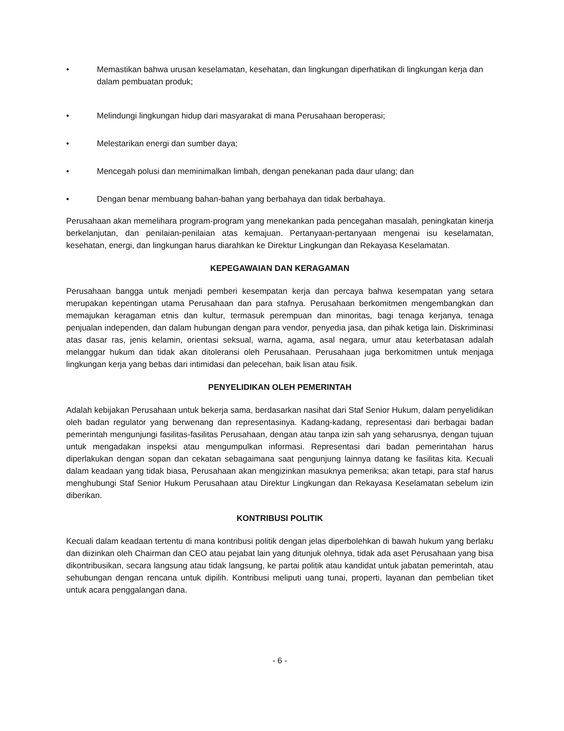• Memastikan bahwa urusan keselamatan, kesehatan, dan lingkungan diperhatikan di lingkungan kerja dan dalam pembuatan produk;
• Melindungi lingkungan hidup dari masyarakat di mana Perusahaan beroperasi;
• Melestarikan energi dan sumber daya;
• Mencegah polusi dan meminimalkan limbah, dengan penekanan pada daur ulang; dan
• Dengan benar membuang bahan-bahan yang berbahaya dan tidak berbahaya.
Perusahaan akan memelihara program-program yang menekankan pada pencegahan masalah, peningkatan kinerja berkelanjutan, dan penilaian-penilaian atas kemajuan. Pertanyaan-pertanyaan mengenai isu keselamatan, kesehatan, energi, dan lingkungan harus diarahkan ke Direktur Lingkungan dan Rekayasa Keselamatan.
KEPEGAWAIAN DAN KERAGAMAN
Perusahaan bangga untuk menjadi pemberi kesempatan kerja dan percaya bahwa kesempatan yang setara merupakan kepentingan utama Perusahaan dan para stafnya. Perusahaan berkomitmen mengembangkan dan memajukan keragaman etnis dan kultur, termasuk perempuan dan minoritas, bagi tenaga kerjanya, tenaga penjualan independen, dan dalam hubungan dengan para vendor, penyedia jasa, dan pihak ketiga lain. Diskriminasi atas dasar ras, jenis kelamin, orientasi seksual, warna, agama, asal negara, umur atau keterbatasan adalah melanggar hukum dan tidak akan ditoleransi oleh Perusahaan. Perusahaan juga berkomitmen untuk menjaga lingkungan kerja yang bebas dari intimidasi dan pelecehan, baik lisan atau fisik.
PENYELIDIKAN OLEH PEMERINTAH
Adalah kebijakan Perusahaan untuk bekerja sama, berdasarkan nasihat dari Staf Senior Hukum, dalam penyelidikan oleh badan regulator yang berwenang dan representasinya. Kadang-kadang, representasi dari berbagai badan pemerintah mengunjungi fasilitas-fasilitas Perusahaan, dengan atau tanpa izin sah yang seharusnya, dengan tujuan untuk mengadakan inspeksi atau mengumpulkan informasi. Representasi dari badan pemerintahan harus diperlakukan dengan sopan dan cekatan sebagaimana saat pengunjung lainnya datang ke fasilitas kita. Kecuali dalam keadaan yang tidak biasa, Perusahaan akan mengizinkan masuknya pemeriksa; akan tetapi, para staf harus menghubungi Staf Senior Hukum Perusahaan atau Direktur Lingkungan dan Rekayasa Keselamatan sebelum izin diberikan.
KONTRIBUSI POLITIK
Kecuali dalam keadaan tertentu di mana kontribusi politik dengan jelas diperbolehkan di bawah hukum yang berlaku dan diizinkan oleh Chairman dan CEO atau pejabat lain yang ditunjuk olehnya, tidak ada aset Perusahaan yang bisa dikontribusikan, secara langsung atau tidak langsung, ke partai politik atau kandidat untuk jabatan pemerintah, atau sehubungan dengan rencana untuk dipilih. Kontribusi meliputi uang tunai, properti, layanan dan pembelian tiket untuk acara penggalangan dana.
- 6 -